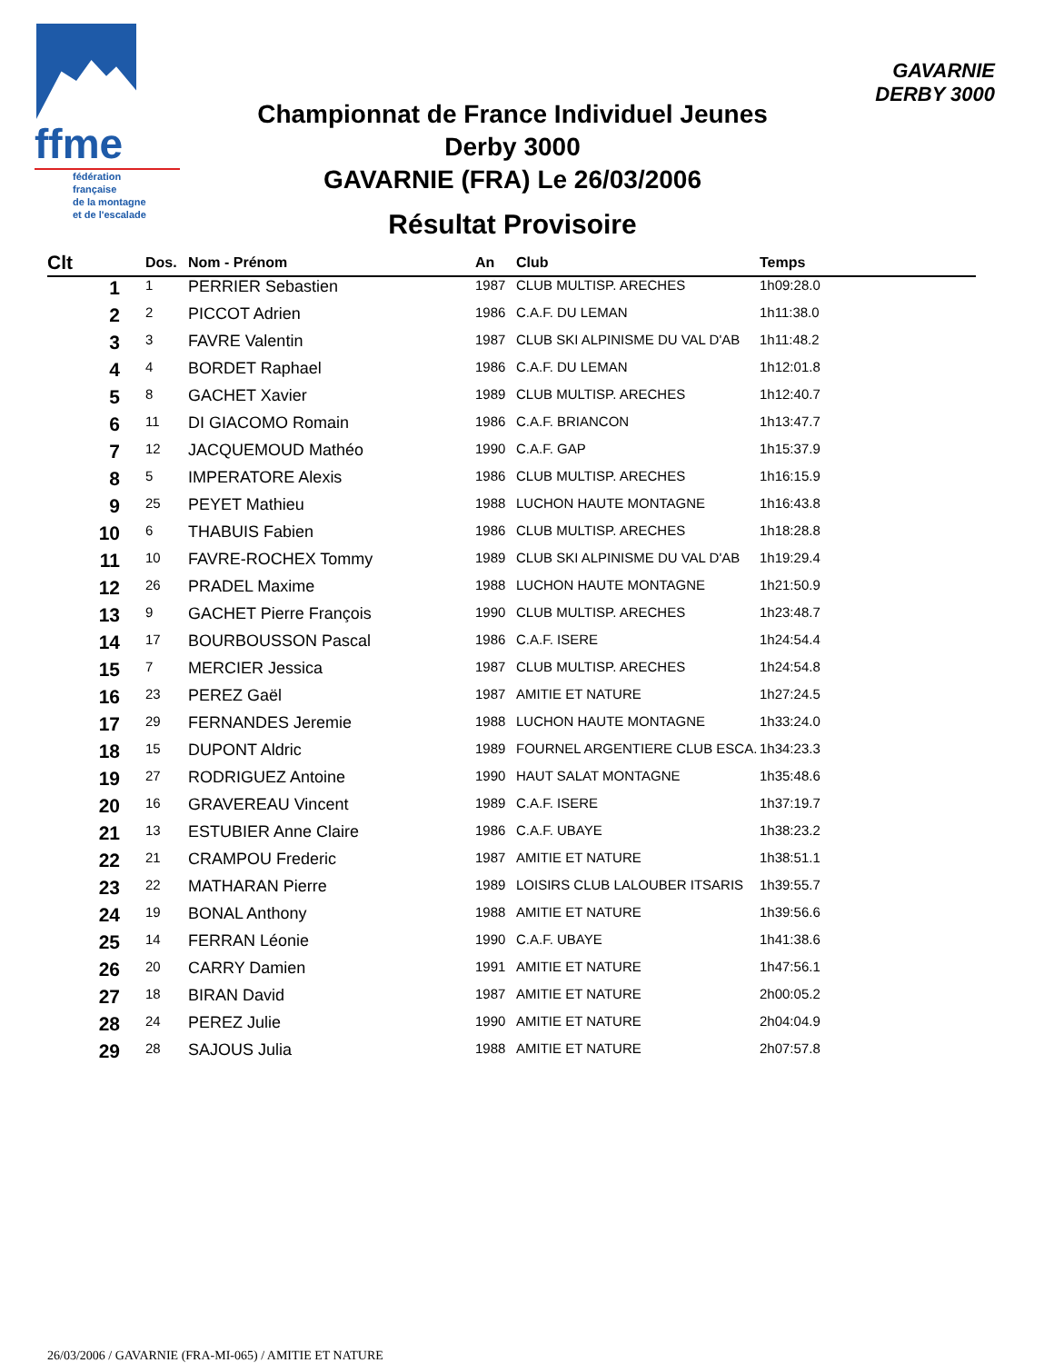ffme
fédération
française
de la montagne
et de l'escalade
GAVARNIE
DERBY 3000
Championnat de France Individuel Jeunes
Derby 3000
GAVARNIE (FRA) Le 26/03/2006
Résultat Provisoire
| Clt | Dos. | Nom - Prénom | An | Club | Temps |
| --- | --- | --- | --- | --- | --- |
| 1 | 1 | PERRIER Sebastien | 1987 | CLUB MULTISP. ARECHES | 1h09:28.0 |
| 2 | 2 | PICCOT Adrien | 1986 | C.A.F. DU LEMAN | 1h11:38.0 |
| 3 | 3 | FAVRE Valentin | 1987 | CLUB SKI ALPINISME DU VAL D'AB | 1h11:48.2 |
| 4 | 4 | BORDET Raphael | 1986 | C.A.F. DU LEMAN | 1h12:01.8 |
| 5 | 8 | GACHET Xavier | 1989 | CLUB MULTISP. ARECHES | 1h12:40.7 |
| 6 | 11 | DI GIACOMO Romain | 1986 | C.A.F. BRIANCON | 1h13:47.7 |
| 7 | 12 | JACQUEMOUD Mathéo | 1990 | C.A.F. GAP | 1h15:37.9 |
| 8 | 5 | IMPERATORE Alexis | 1986 | CLUB MULTISP. ARECHES | 1h16:15.9 |
| 9 | 25 | PEYET Mathieu | 1988 | LUCHON HAUTE MONTAGNE | 1h16:43.8 |
| 10 | 6 | THABUIS Fabien | 1986 | CLUB MULTISP. ARECHES | 1h18:28.8 |
| 11 | 10 | FAVRE-ROCHEX Tommy | 1989 | CLUB SKI ALPINISME DU VAL D'AB | 1h19:29.4 |
| 12 | 26 | PRADEL Maxime | 1988 | LUCHON HAUTE MONTAGNE | 1h21:50.9 |
| 13 | 9 | GACHET Pierre François | 1990 | CLUB MULTISP. ARECHES | 1h23:48.7 |
| 14 | 17 | BOURBOUSSON Pascal | 1986 | C.A.F. ISERE | 1h24:54.4 |
| 15 | 7 | MERCIER Jessica | 1987 | CLUB MULTISP. ARECHES | 1h24:54.8 |
| 16 | 23 | PEREZ Gaël | 1987 | AMITIE ET NATURE | 1h27:24.5 |
| 17 | 29 | FERNANDES Jeremie | 1988 | LUCHON HAUTE MONTAGNE | 1h33:24.0 |
| 18 | 15 | DUPONT Aldric | 1989 | FOURNEL ARGENTIERE CLUB ESCA. | 1h34:23.3 |
| 19 | 27 | RODRIGUEZ Antoine | 1990 | HAUT SALAT MONTAGNE | 1h35:48.6 |
| 20 | 16 | GRAVEREAU Vincent | 1989 | C.A.F. ISERE | 1h37:19.7 |
| 21 | 13 | ESTUBIER Anne Claire | 1986 | C.A.F. UBAYE | 1h38:23.2 |
| 22 | 21 | CRAMPOU Frederic | 1987 | AMITIE ET NATURE | 1h38:51.1 |
| 23 | 22 | MATHARAN Pierre | 1989 | LOISIRS CLUB LALOUBER ITSARIS | 1h39:55.7 |
| 24 | 19 | BONAL Anthony | 1988 | AMITIE ET NATURE | 1h39:56.6 |
| 25 | 14 | FERRAN Léonie | 1990 | C.A.F. UBAYE | 1h41:38.6 |
| 26 | 20 | CARRY Damien | 1991 | AMITIE ET NATURE | 1h47:56.1 |
| 27 | 18 | BIRAN David | 1987 | AMITIE ET NATURE | 2h00:05.2 |
| 28 | 24 | PEREZ Julie | 1990 | AMITIE ET NATURE | 2h04:04.9 |
| 29 | 28 | SAJOUS Julia | 1988 | AMITIE ET NATURE | 2h07:57.8 |
26/03/2006 / GAVARNIE (FRA-MI-065) / AMITIE ET NATURE